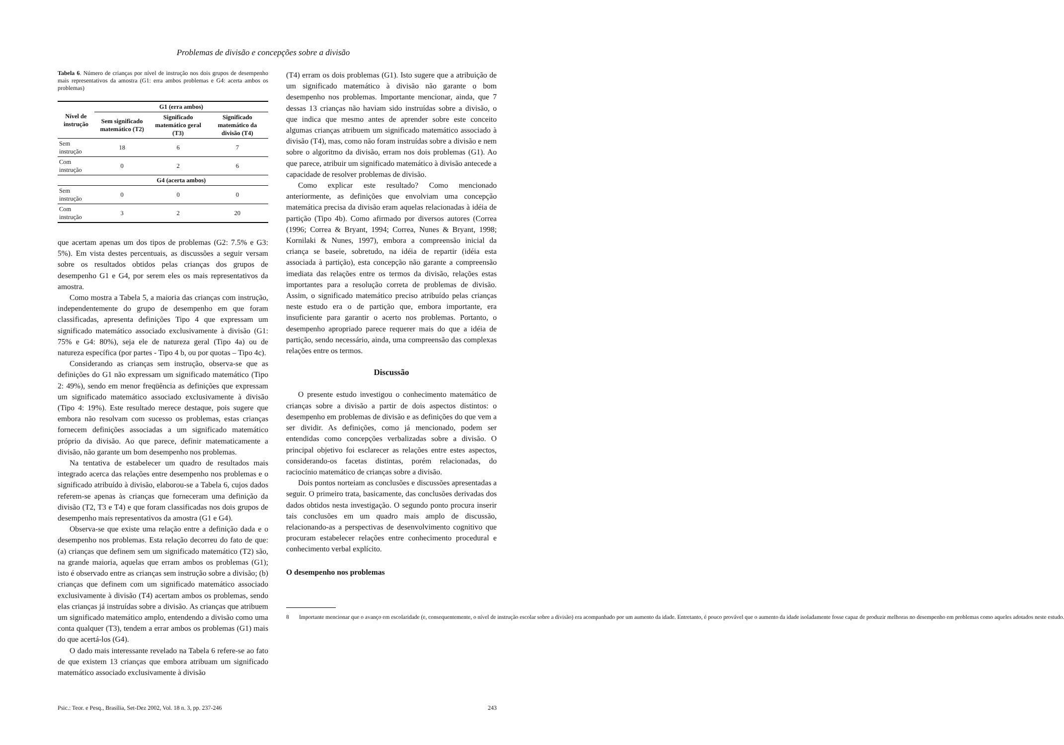Problemas de divisão e concepções sobre a divisão
Tabela 6. Número de crianças por nível de instrução nos dois grupos de desempenho mais representativos da amostra (G1: erra ambos problemas e G4: acerta ambos os problemas)
| Nível de instrução | G1 (erra ambos) | | |
| --- | --- | --- | --- |
| | Sem significado matemático (T2) | Significado matemático geral (T3) | Significado matemático da divisão (T4) |
| Sem instrução | 18 | 6 | 7 |
| Com instrução | 0 | 2 | 6 |
| | G4 (acerta ambos) | | |
| Sem instrução | 0 | 0 | 0 |
| Com instrução | 3 | 2 | 20 |
que acertam apenas um dos tipos de problemas (G2: 7.5% e G3: 5%). Em vista destes percentuais, as discussões a seguir versam sobre os resultados obtidos pelas crianças dos grupos de desempenho G1 e G4, por serem eles os mais representativos da amostra.
Como mostra a Tabela 5, a maioria das crianças com instrução, independentemente do grupo de desempenho em que foram classificadas, apresenta definições Tipo 4 que expressam um significado matemático associado exclusivamente à divisão (G1: 75% e G4: 80%), seja ele de natureza geral (Tipo 4a) ou de natureza específica (por partes - Tipo 4 b, ou por quotas – Tipo 4c).
Considerando as crianças sem instrução, observa-se que as definições do G1 não expressam um significado matemático (Tipo 2: 49%), sendo em menor freqüência as definições que expressam um significado matemático associado exclusivamente à divisão (Tipo 4: 19%). Este resultado merece destaque, pois sugere que embora não resolvam com sucesso os problemas, estas crianças fornecem definições associadas a um significado matemático próprio da divisão. Ao que parece, definir matematicamente a divisão, não garante um bom desempenho nos problemas.
Na tentativa de estabelecer um quadro de resultados mais integrado acerca das relações entre desempenho nos problemas e o significado atribuído à divisão, elaborou-se a Tabela 6, cujos dados referem-se apenas às crianças que forneceram uma definição da divisão (T2, T3 e T4) e que foram classificadas nos dois grupos de desempenho mais representativos da amostra (G1 e G4).
Observa-se que existe uma relação entre a definição dada e o desempenho nos problemas. Esta relação decorreu do fato de que: (a) crianças que definem sem um significado matemático (T2) são, na grande maioria, aquelas que erram ambos os problemas (G1); isto é observado entre as crianças sem instrução sobre a divisão; (b) crianças que definem com um significado matemático associado exclusivamente à divisão (T4) acertam ambos os problemas, sendo elas crianças já instruídas sobre a divisão. As crianças que atribuem um significado matemático amplo, entendendo a divisão como uma conta qualquer (T3), tendem a errar ambos os problemas (G1) mais do que acertá-los (G4).
O dado mais interessante revelado na Tabela 6 refere-se ao fato de que existem 13 crianças que embora atribuam um significado matemático associado exclusivamente à divisão
(T4) erram os dois problemas (G1). Isto sugere que a atribuição de um significado matemático à divisão não garante o bom desempenho nos problemas. Importante mencionar, ainda, que 7 dessas 13 crianças não haviam sido instruídas sobre a divisão, o que indica que mesmo antes de aprender sobre este conceito algumas crianças atribuem um significado matemático associado à divisão (T4), mas, como não foram instruídas sobre a divisão e nem sobre o algoritmo da divisão, erram nos dois problemas (G1). Ao que parece, atribuir um significado matemático à divisão antecede a capacidade de resolver problemas de divisão.
Como explicar este resultado? Como mencionado anteriormente, as definições que envolviam uma concepção matemática precisa da divisão eram aquelas relacionadas à idéia de partição (Tipo 4b). Como afirmado por diversos autores (Correa (1996; Correa & Bryant, 1994; Correa, Nunes & Bryant, 1998; Kornilaki & Nunes, 1997), embora a compreensão inicial da criança se baseie, sobretudo, na idéia de repartir (idéia esta associada à partição), esta concepção não garante a compreensão imediata das relações entre os termos da divisão, relações estas importantes para a resolução correta de problemas de divisão. Assim, o significado matemático preciso atribuído pelas crianças neste estudo era o de partição que, embora importante, era insuficiente para garantir o acerto nos problemas. Portanto, o desempenho apropriado parece requerer mais do que a idéia de partição, sendo necessário, ainda, uma compreensão das complexas relações entre os termos.
Discussão
O presente estudo investigou o conhecimento matemático de crianças sobre a divisão a partir de dois aspectos distintos: o desempenho em problemas de divisão e as definições do que vem a ser dividir. As definições, como já mencionado, podem ser entendidas como concepções verbalizadas sobre a divisão. O principal objetivo foi esclarecer as relações entre estes aspectos, considerando-os facetas distintas, porém relacionadas, do raciocínio matemático de crianças sobre a divisão.
Dois pontos norteiam as conclusões e discussões apresentadas a seguir. O primeiro trata, basicamente, das conclusões derivadas dos dados obtidos nesta investigação. O segundo ponto procura inserir tais conclusões em um quadro mais amplo de discussão, relacionando-as a perspectivas de desenvolvimento cognitivo que procuram estabelecer relações entre conhecimento procedural e conhecimento verbal explícito.
O desempenho nos problemas
8 Importante mencionar que o avanço em escolaridade (e, consequentemente, o nível de instrução escolar sobre a divisão) era acompanhado por um aumento da idade. Entretanto, é pouco provável que o aumento da idade isoladamente fosse capaz de produzir melhoras no desempenho em problemas como aqueles adotados neste estudo.
Psic.: Teor. e Pesq., Brasília, Set-Dez 2002, Vol. 18 n. 3, pp. 237-246 243